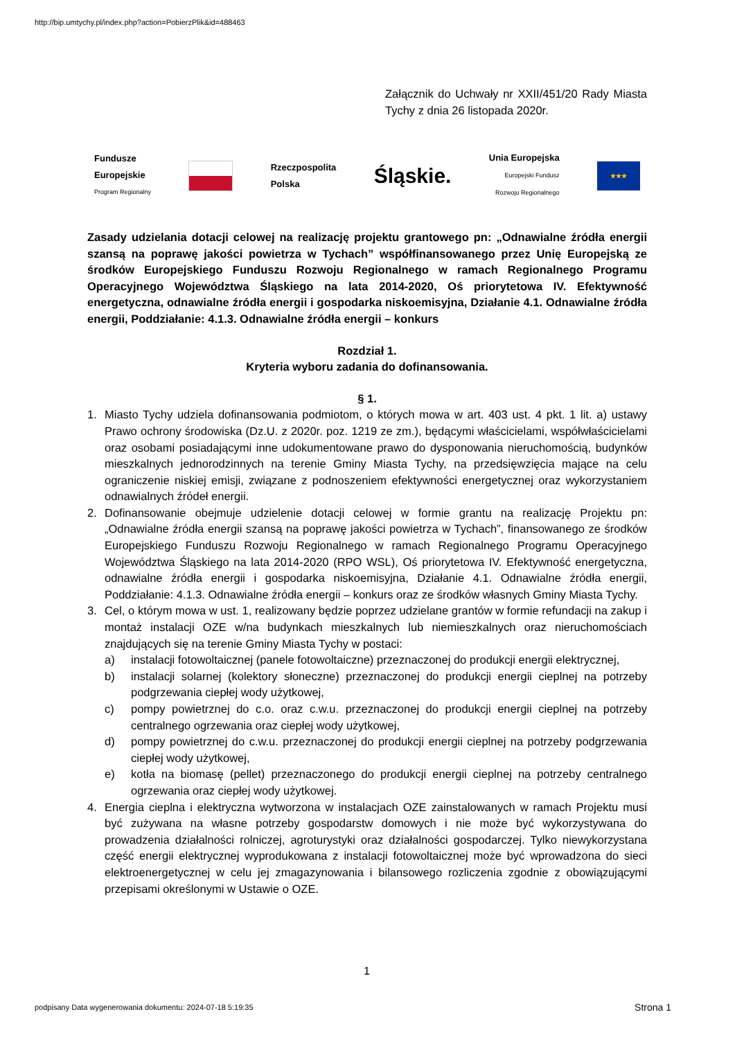http://bip.umtychy.pl/index.php?action=PobierzPlik&id=488463
Załącznik do Uchwały nr XXII/451/20 Rady Miasta Tychy z dnia 26 listopada 2020r.
Fundusze
Europejskie
Program Regionalny
Rzeczpospolita
Polska
Śląskie.
Unia Europejska
Europejski Fundusz
Rozwoju Regionalnego
★★★
Zasady udzielania dotacji celowej na realizację projektu grantowego pn: „Odnawialne źródła energii szansą na poprawę jakości powietrza w Tychach” współfinansowanego przez Unię Europejską ze środków Europejskiego Funduszu Rozwoju Regionalnego w ramach Regionalnego Programu Operacyjnego Województwa Śląskiego na lata 2014-2020, Oś priorytetowa IV. Efektywność energetyczna, odnawialne źródła energii i gospodarka niskoemisyjna, Działanie 4.1. Odnawialne źródła energii, Poddziałanie: 4.1.3. Odnawialne źródła energii – konkurs
Rozdział 1.
Kryteria wyboru zadania do dofinansowania.
§ 1.
1. Miasto Tychy udziela dofinansowania podmiotom, o których mowa w art. 403 ust. 4 pkt. 1 lit. a) ustawy Prawo ochrony środowiska (Dz.U. z 2020r. poz. 1219 ze zm.), będącymi właścicielami, współwłaścicielami oraz osobami posiadającymi inne udokumentowane prawo do dysponowania nieruchomością, budynków mieszkalnych jednorodzinnych na terenie Gminy Miasta Tychy, na przedsięwzięcia mające na celu ograniczenie niskiej emisji, związane z podnoszeniem efektywności energetycznej oraz wykorzystaniem odnawialnych źródeł energii.
2. Dofinansowanie obejmuje udzielenie dotacji celowej w formie grantu na realizację Projektu pn: „Odnawialne źródła energii szansą na poprawę jakości powietrza w Tychach”, finansowanego ze środków Europejskiego Funduszu Rozwoju Regionalnego w ramach Regionalnego Programu Operacyjnego Województwa Śląskiego na lata 2014-2020 (RPO WSL), Oś priorytetowa IV. Efektywność energetyczna, odnawialne źródła energii i gospodarka niskoemisyjna, Działanie 4.1. Odnawialne źródła energii, Poddziałanie: 4.1.3. Odnawialne źródła energii – konkurs oraz ze środków własnych Gminy Miasta Tychy.
3. Cel, o którym mowa w ust. 1, realizowany będzie poprzez udzielane grantów w formie refundacji na zakup i montaż instalacji OZE w/na budynkach mieszkalnych lub niemieszkalnych oraz nieruchomościach znajdujących się na terenie Gminy Miasta Tychy w postaci:
a) instalacji fotowoltaicznej (panele fotowoltaiczne) przeznaczonej do produkcji energii elektrycznej,
b) instalacji solarnej (kolektory słoneczne) przeznaczonej do produkcji energii cieplnej na potrzeby podgrzewania ciepłej wody użytkowej,
c) pompy powietrznej do c.o. oraz c.w.u. przeznaczonej do produkcji energii cieplnej na potrzeby centralnego ogrzewania oraz ciepłej wody użytkowej,
d) pompy powietrznej do c.w.u. przeznaczonej do produkcji energii cieplnej na potrzeby podgrzewania ciepłej wody użytkowej,
e) kotła na biomasę (pellet) przeznaczonego do produkcji energii cieplnej na potrzeby centralnego ogrzewania oraz ciepłej wody użytkowej.
4. Energia cieplna i elektryczna wytworzona w instalacjach OZE zainstalowanych w ramach Projektu musi być zużywana na własne potrzeby gospodarstw domowych i nie może być wykorzystywana do prowadzenia działalności rolniczej, agroturystyki oraz działalności gospodarczej. Tylko niewykorzystana część energii elektrycznej wyprodukowana z instalacji fotowoltaicznej może być wprowadzona do sieci elektroenergetycznej w celu jej zmagazynowania i bilansowego rozliczenia zgodnie z obowiązującymi przepisami określonymi w Ustawie o OZE.
1
podpisany Data wygenerowania dokumentu: 2024-07-18 5:19:35
Strona 1